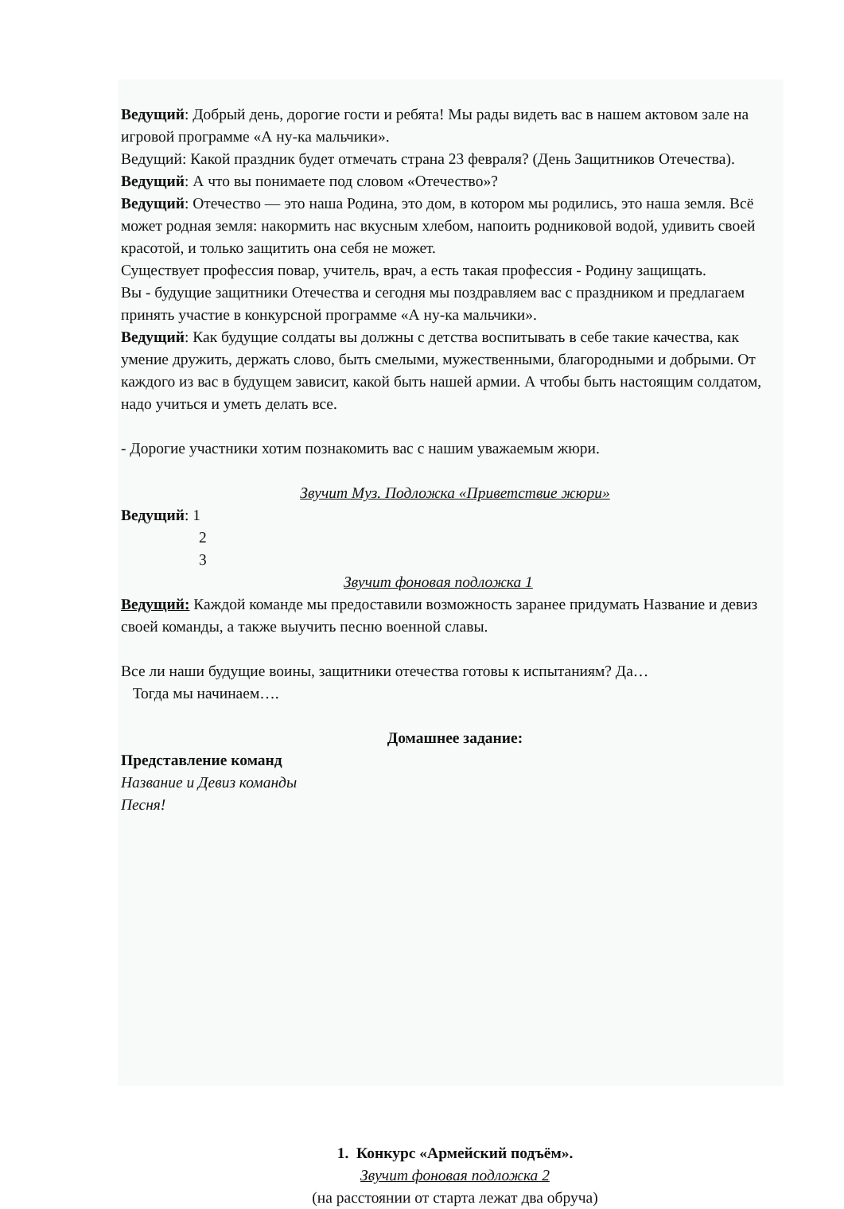Ведущий: Добрый день, дорогие гости и ребята! Мы рады видеть вас в нашем актовом зале на игровой программе «А ну-ка мальчики».
Ведущий: Какой праздник будет отмечать страна 23 февраля? (День Защитников Отечества).
Ведущий: А что вы понимаете под словом «Отечество»?
Ведущий: Отечество — это наша Родина, это дом, в котором мы родились, это наша земля. Всё может родная земля: накормить нас вкусным хлебом, напоить родниковой водой, удивить своей красотой, и только защитить она себя не может.
Существует профессия повар, учитель, врач, а есть такая профессия - Родину защищать.
Вы - будущие защитники Отечества и сегодня мы поздравляем вас с праздником и предлагаем принять участие в конкурсной программе «А ну-ка мальчики».
Ведущий: Как будущие солдаты вы должны с детства воспитывать в себе такие качества, как умение дружить, держать слово, быть смелыми, мужественными, благородными и добрыми. От каждого из вас в будущем зависит, какой быть нашей армии. А чтобы быть настоящим солдатом, надо учиться и уметь делать все.
- Дорогие участники хотим познакомить вас с нашим уважаемым жюри.
Звучит Муз. Подложка «Приветствие жюри»
Ведущий: 1
2
3
Звучит фоновая подложка 1
Ведущий: Каждой команде мы предоставили возможность заранее придумать Название и девиз своей команды, а также выучить песню военной славы.
Все ли наши будущие воины, защитники отечества готовы к испытаниям? Да…
Тогда мы начинаем….
Домашнее задание:
Представление команд
Название и Девиз команды
Песня!
1. Конкурс «Армейский подъём».
Звучит фоновая подложка 2
(на расстоянии от старта лежат два обруча)